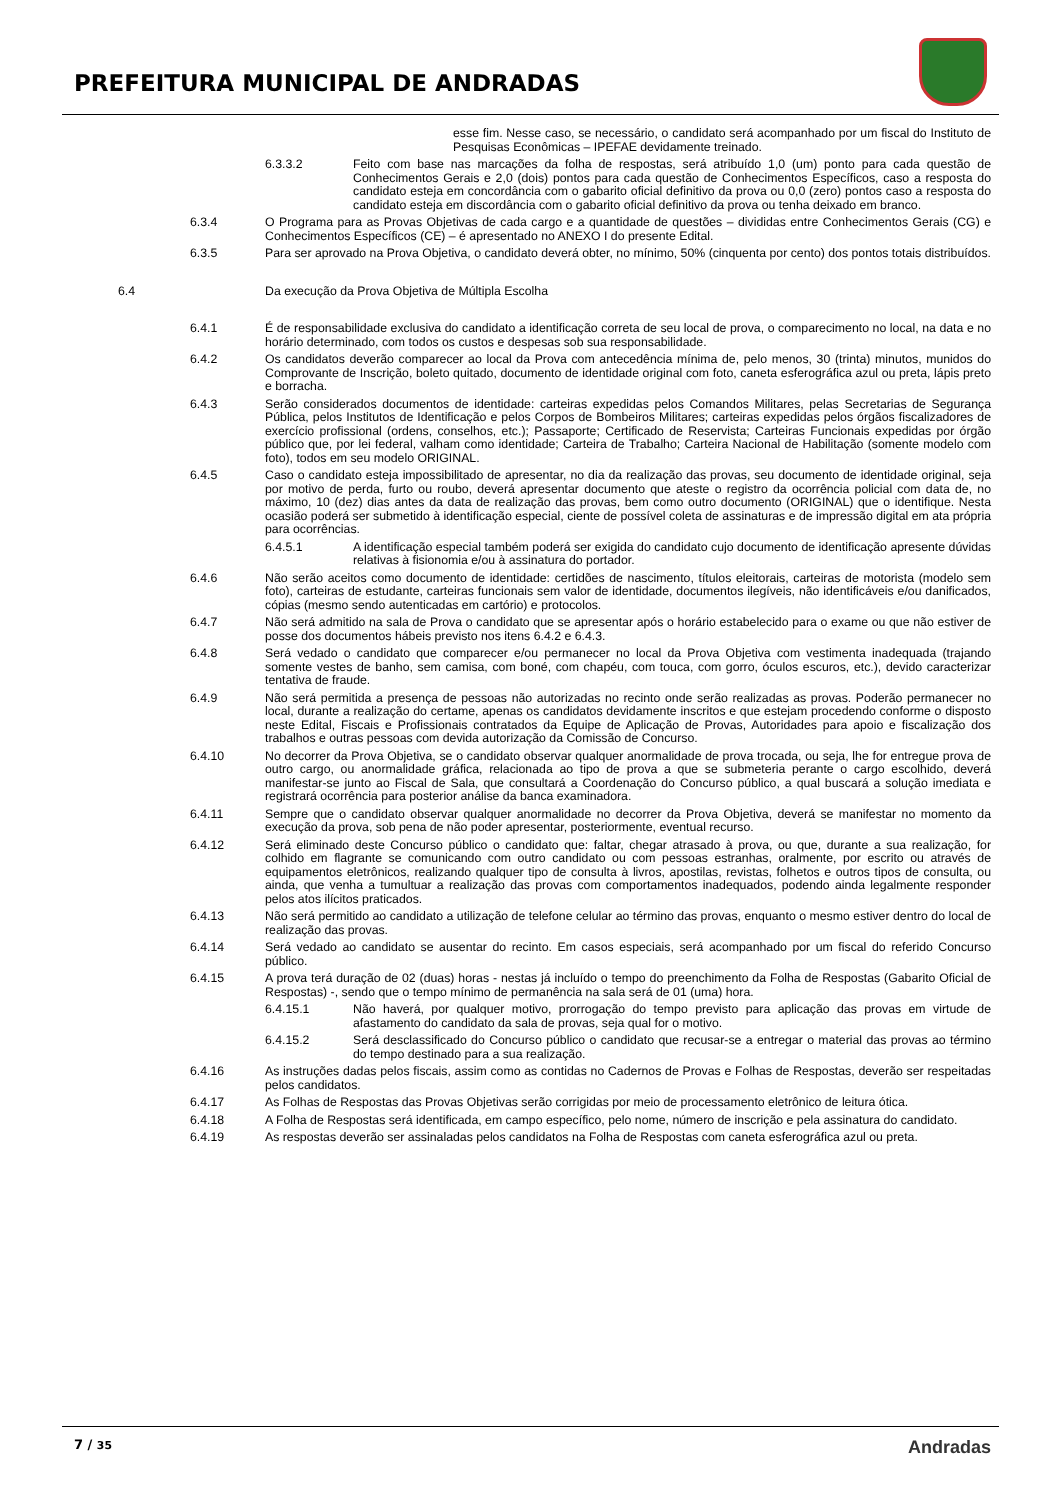PREFEITURA MUNICIPAL DE ANDRADAS
esse fim. Nesse caso, se necessário, o candidato será acompanhado por um fiscal do Instituto de Pesquisas Econômicas – IPEFAE devidamente treinado.
6.3.3.2 Feito com base nas marcações da folha de respostas, será atribuído 1,0 (um) ponto para cada questão de Conhecimentos Gerais e 2,0 (dois) pontos para cada questão de Conhecimentos Específicos, caso a resposta do candidato esteja em concordância com o gabarito oficial definitivo da prova ou 0,0 (zero) pontos caso a resposta do candidato esteja em discordância com o gabarito oficial definitivo da prova ou tenha deixado em branco.
6.3.4 O Programa para as Provas Objetivas de cada cargo e a quantidade de questões – divididas entre Conhecimentos Gerais (CG) e Conhecimentos Específicos (CE) – é apresentado no ANEXO I do presente Edital.
6.3.5 Para ser aprovado na Prova Objetiva, o candidato deverá obter, no mínimo, 50% (cinquenta por cento) dos pontos totais distribuídos.
6.4 Da execução da Prova Objetiva de Múltipla Escolha
6.4.1 É de responsabilidade exclusiva do candidato a identificação correta de seu local de prova, o comparecimento no local, na data e no horário determinado, com todos os custos e despesas sob sua responsabilidade.
6.4.2 Os candidatos deverão comparecer ao local da Prova com antecedência mínima de, pelo menos, 30 (trinta) minutos, munidos do Comprovante de Inscrição, boleto quitado, documento de identidade original com foto, caneta esferográfica azul ou preta, lápis preto e borracha.
6.4.3 Serão considerados documentos de identidade: carteiras expedidas pelos Comandos Militares, pelas Secretarias de Segurança Pública, pelos Institutos de Identificação e pelos Corpos de Bombeiros Militares; carteiras expedidas pelos órgãos fiscalizadores de exercício profissional (ordens, conselhos, etc.); Passaporte; Certificado de Reservista; Carteiras Funcionais expedidas por órgão público que, por lei federal, valham como identidade; Carteira de Trabalho; Carteira Nacional de Habilitação (somente modelo com foto), todos em seu modelo ORIGINAL.
6.4.5 Caso o candidato esteja impossibilitado de apresentar, no dia da realização das provas, seu documento de identidade original, seja por motivo de perda, furto ou roubo, deverá apresentar documento que ateste o registro da ocorrência policial com data de, no máximo, 10 (dez) dias antes da data de realização das provas, bem como outro documento (ORIGINAL) que o identifique. Nesta ocasião poderá ser submetido à identificação especial, ciente de possível coleta de assinaturas e de impressão digital em ata própria para ocorrências.
6.4.5.1 A identificação especial também poderá ser exigida do candidato cujo documento de identificação apresente dúvidas relativas à fisionomia e/ou à assinatura do portador.
6.4.6 Não serão aceitos como documento de identidade: certidões de nascimento, títulos eleitorais, carteiras de motorista (modelo sem foto), carteiras de estudante, carteiras funcionais sem valor de identidade, documentos ilegíveis, não identificáveis e/ou danificados, cópias (mesmo sendo autenticadas em cartório) e protocolos.
6.4.7 Não será admitido na sala de Prova o candidato que se apresentar após o horário estabelecido para o exame ou que não estiver de posse dos documentos hábeis previsto nos itens 6.4.2 e 6.4.3.
6.4.8 Será vedado o candidato que comparecer e/ou permanecer no local da Prova Objetiva com vestimenta inadequada (trajando somente vestes de banho, sem camisa, com boné, com chapéu, com touca, com gorro, óculos escuros, etc.), devido caracterizar tentativa de fraude.
6.4.9 Não será permitida a presença de pessoas não autorizadas no recinto onde serão realizadas as provas. Poderão permanecer no local, durante a realização do certame, apenas os candidatos devidamente inscritos e que estejam procedendo conforme o disposto neste Edital, Fiscais e Profissionais contratados da Equipe de Aplicação de Provas, Autoridades para apoio e fiscalização dos trabalhos e outras pessoas com devida autorização da Comissão de Concurso.
6.4.10 No decorrer da Prova Objetiva, se o candidato observar qualquer anormalidade de prova trocada, ou seja, lhe for entregue prova de outro cargo, ou anormalidade gráfica, relacionada ao tipo de prova a que se submeteria perante o cargo escolhido, deverá manifestar-se junto ao Fiscal de Sala, que consultará a Coordenação do Concurso público, a qual buscará a solução imediata e registrará ocorrência para posterior análise da banca examinadora.
6.4.11 Sempre que o candidato observar qualquer anormalidade no decorrer da Prova Objetiva, deverá se manifestar no momento da execução da prova, sob pena de não poder apresentar, posteriormente, eventual recurso.
6.4.12 Será eliminado deste Concurso público o candidato que: faltar, chegar atrasado à prova, ou que, durante a sua realização, for colhido em flagrante se comunicando com outro candidato ou com pessoas estranhas, oralmente, por escrito ou através de equipamentos eletrônicos, realizando qualquer tipo de consulta à livros, apostilas, revistas, folhetos e outros tipos de consulta, ou ainda, que venha a tumultuar a realização das provas com comportamentos inadequados, podendo ainda legalmente responder pelos atos ilícitos praticados.
6.4.13 Não será permitido ao candidato a utilização de telefone celular ao término das provas, enquanto o mesmo estiver dentro do local de realização das provas.
6.4.14 Será vedado ao candidato se ausentar do recinto. Em casos especiais, será acompanhado por um fiscal do referido Concurso público.
6.4.15 A prova terá duração de 02 (duas) horas - nestas já incluído o tempo do preenchimento da Folha de Respostas (Gabarito Oficial de Respostas) -, sendo que o tempo mínimo de permanência na sala será de 01 (uma) hora.
6.4.15.1 Não haverá, por qualquer motivo, prorrogação do tempo previsto para aplicação das provas em virtude de afastamento do candidato da sala de provas, seja qual for o motivo.
6.4.15.2 Será desclassificado do Concurso público o candidato que recusar-se a entregar o material das provas ao término do tempo destinado para a sua realização.
6.4.16 As instruções dadas pelos fiscais, assim como as contidas no Cadernos de Provas e Folhas de Respostas, deverão ser respeitadas pelos candidatos.
6.4.17 As Folhas de Respostas das Provas Objetivas serão corrigidas por meio de processamento eletrônico de leitura ótica.
6.4.18 A Folha de Respostas será identificada, em campo específico, pelo nome, número de inscrição e pela assinatura do candidato.
6.4.19 As respostas deverão ser assinaladas pelos candidatos na Folha de Respostas com caneta esferográfica azul ou preta.
7 / 35 Andradas